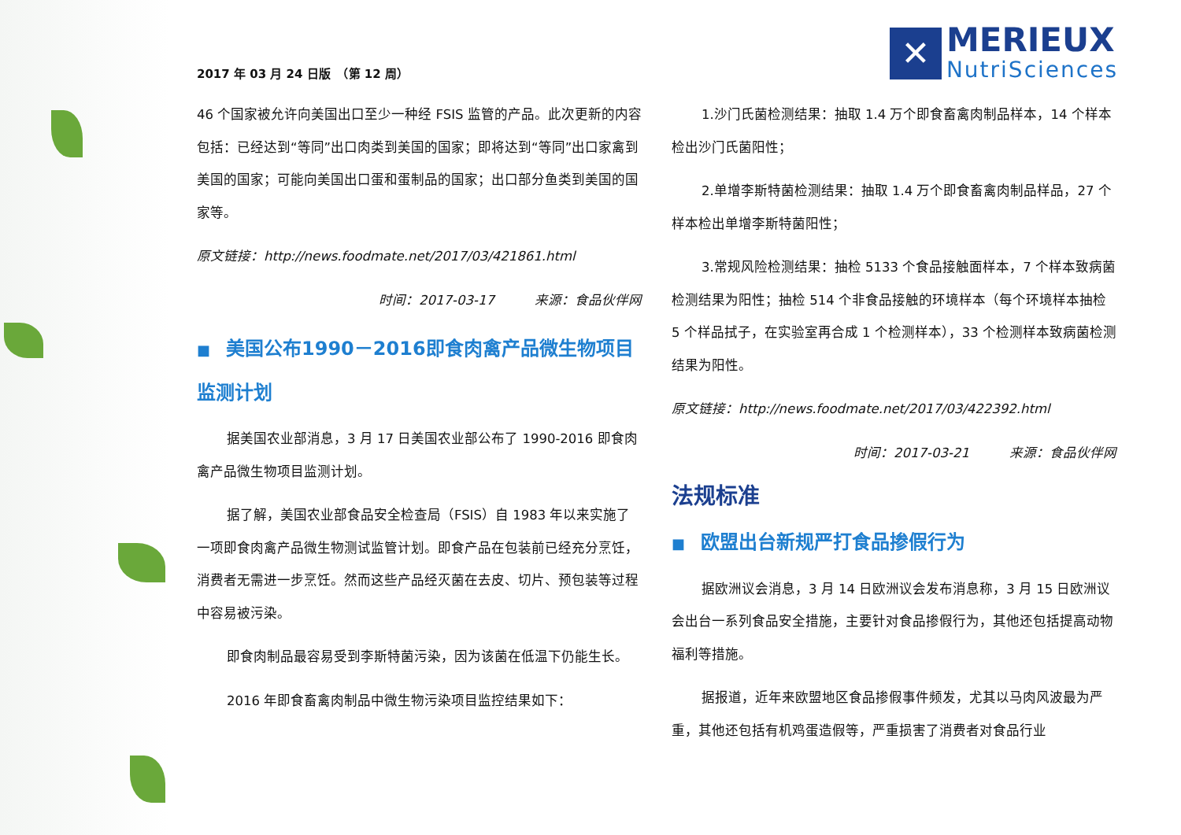2017 年 03 月 24 日版　（第 12 周）
✕
MERIEUX
NutriSciences
46 个国家被允许向美国出口至少一种经 FSIS 监管的产品。此次更新的内容包括：已经达到“等同”出口肉类到美国的国家；即将达到“等同”出口家禽到美国的国家；可能向美国出口蛋和蛋制品的国家；出口部分鱼类到美国的国家等。
原文链接：http://news.foodmate.net/2017/03/421861.html
时间：2017-03-17　　　来源：食品伙伴网
■ 美国公布1990－2016即食肉禽产品微生物项目监测计划
据美国农业部消息，3 月 17 日美国农业部公布了 1990-2016 即食肉禽产品微生物项目监测计划。
据了解，美国农业部食品安全检查局（FSIS）自 1983 年以来实施了一项即食肉禽产品微生物测试监管计划。即食产品在包装前已经充分烹饪，消费者无需进一步烹饪。然而这些产品经灭菌在去皮、切片、预包装等过程中容易被污染。
即食肉制品最容易受到李斯特菌污染，因为该菌在低温下仍能生长。
2016 年即食畜禽肉制品中微生物污染项目监控结果如下：
1.沙门氏菌检测结果：抽取 1.4 万个即食畜禽肉制品样本，14 个样本检出沙门氏菌阳性；
2.单增李斯特菌检测结果：抽取 1.4 万个即食畜禽肉制品样品，27 个样本检出单增李斯特菌阳性；
3.常规风险检测结果：抽检 5133 个食品接触面样本，7 个样本致病菌检测结果为阳性；抽检 514 个非食品接触的环境样本（每个环境样本抽检 5 个样品拭子，在实验室再合成 1 个检测样本），33 个检测样本致病菌检测结果为阳性。
原文链接：http://news.foodmate.net/2017/03/422392.html
时间：2017-03-21　　　来源：食品伙伴网
法规标准
■ 欧盟出台新规严打食品掺假行为
据欧洲议会消息，3 月 14 日欧洲议会发布消息称，3 月 15 日欧洲议会出台一系列食品安全措施，主要针对食品掺假行为，其他还包括提高动物福利等措施。
据报道，近年来欧盟地区食品掺假事件频发，尤其以马肉风波最为严重，其他还包括有机鸡蛋造假等，严重损害了消费者对食品行业